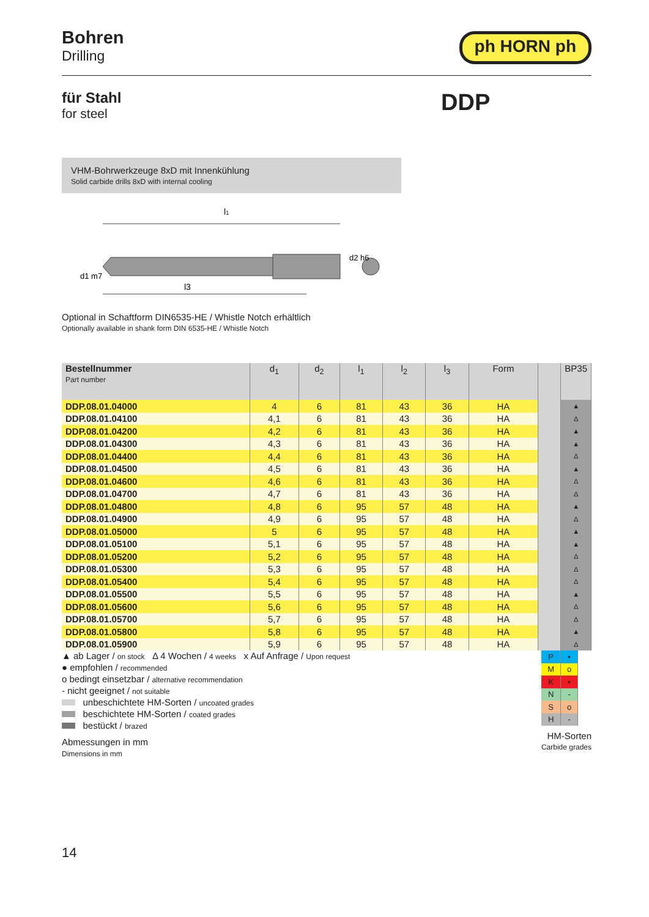Bohren
Drilling
ph HORN ph
für Stahl
for steel
DDP
VHM-Bohrwerkzeuge 8xD mit Innenkühlung
Solid carbide drills 8xD with internal cooling
l1
d1 m7
d2 h6
l3
Optional in Schaftform DIN6535-HE / Whistle Notch erhältlich
Optionally available in shank form DIN 6535-HE / Whistle Notch
| Bestellnummer Part number | d<sub>1</sub> | d<sub>2</sub> | l<sub>1</sub> | l<sub>2</sub> | l<sub>3</sub> | Form | | BP35 |
| --- | --- | --- | --- | --- | --- | --- | --- | --- |
| DDP.08.01.04000 | 4 | 6 | 81 | 43 | 36 | HA | | ▲ |
| DDP.08.01.04100 | 4,1 | 6 | 81 | 43 | 36 | HA | | Δ |
| DDP.08.01.04200 | 4,2 | 6 | 81 | 43 | 36 | HA | | ▲ |
| DDP.08.01.04300 | 4,3 | 6 | 81 | 43 | 36 | HA | | ▲ |
| DDP.08.01.04400 | 4,4 | 6 | 81 | 43 | 36 | HA | | Δ |
| DDP.08.01.04500 | 4,5 | 6 | 81 | 43 | 36 | HA | | ▲ |
| DDP.08.01.04600 | 4,6 | 6 | 81 | 43 | 36 | HA | | Δ |
| DDP.08.01.04700 | 4,7 | 6 | 81 | 43 | 36 | HA | | Δ |
| DDP.08.01.04800 | 4,8 | 6 | 95 | 57 | 48 | HA | | ▲ |
| DDP.08.01.04900 | 4,9 | 6 | 95 | 57 | 48 | HA | | Δ |
| DDP.08.01.05000 | 5 | 6 | 95 | 57 | 48 | HA | | ▲ |
| DDP.08.01.05100 | 5,1 | 6 | 95 | 57 | 48 | HA | | ▲ |
| DDP.08.01.05200 | 5,2 | 6 | 95 | 57 | 48 | HA | | Δ |
| DDP.08.01.05300 | 5,3 | 6 | 95 | 57 | 48 | HA | | Δ |
| DDP.08.01.05400 | 5,4 | 6 | 95 | 57 | 48 | HA | | Δ |
| DDP.08.01.05500 | 5,5 | 6 | 95 | 57 | 48 | HA | | ▲ |
| DDP.08.01.05600 | 5,6 | 6 | 95 | 57 | 48 | HA | | Δ |
| DDP.08.01.05700 | 5,7 | 6 | 95 | 57 | 48 | HA | | Δ |
| DDP.08.01.05800 | 5,8 | 6 | 95 | 57 | 48 | HA | | ▲ |
| DDP.08.01.05900 | 5,9 | 6 | 95 | 57 | 48 | HA | | Δ |
▲ ab Lager / on stock Δ 4 Wochen / 4 weeks x Auf Anfrage / Upon request
● empfohlen / recommended
o bedingt einsetzbar / alternative recommendation
- nicht geeignet / not suitable
unbeschichtete HM-Sorten / uncoated grades
beschichtete HM-Sorten / coated grades
bestückt / brazed
Abmessungen in mm
Dimensions in mm
| P | • |
| M | o |
| K | • |
| N | - |
| S | o |
| H | - |
HM-Sorten
Carbide grades
14